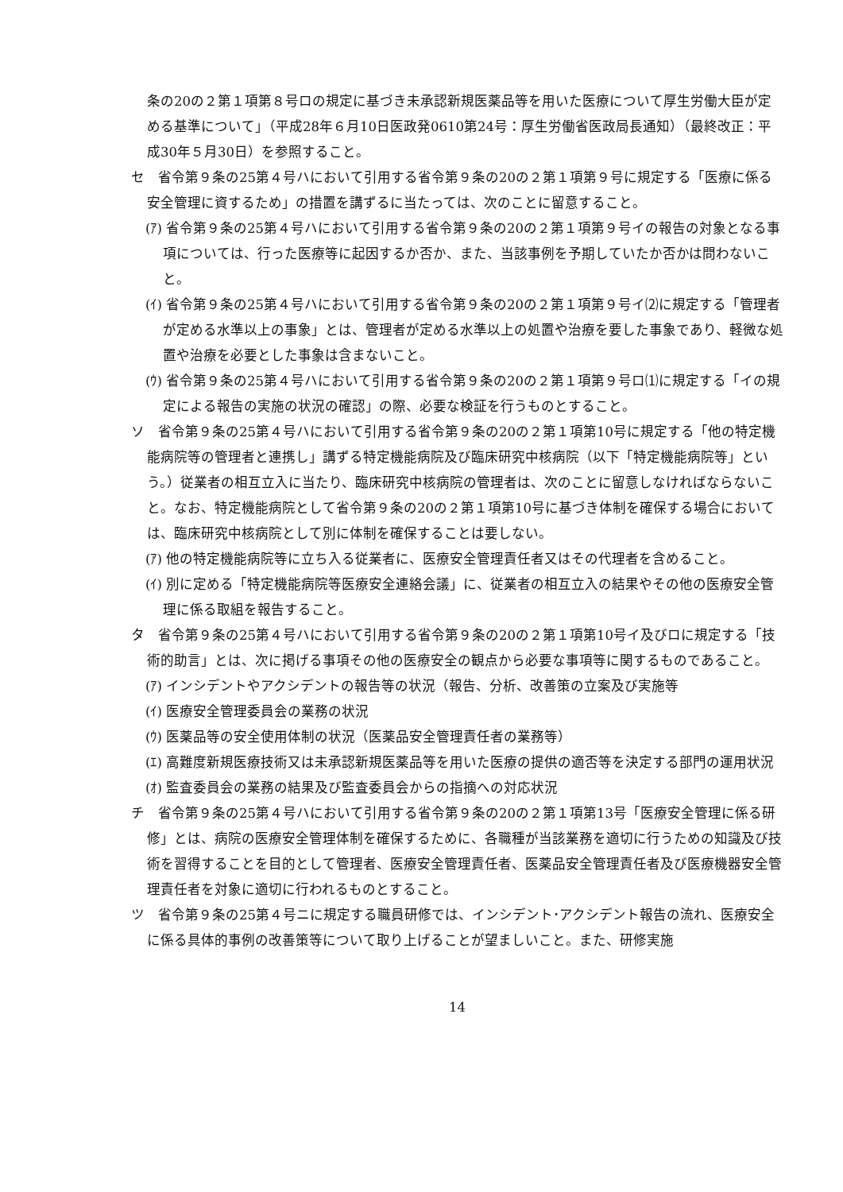条の20の２第１項第８号ロの規定に基づき未承認新規医薬品等を用いた医療について厚生労働大臣が定める基準について」（平成28年６月10日医政発0610第24号：厚生労働省医政局長通知）（最終改正：平成30年５月30日）を参照すること。
セ　省令第９条の25第４号ハにおいて引用する省令第９条の20の２第１項第９号に規定する「医療に係る安全管理に資するため」の措置を講ずるに当たっては、次のことに留意すること。
(ｱ) 省令第９条の25第４号ハにおいて引用する省令第９条の20の２第１項第９号イの報告の対象となる事項については、行った医療等に起因するか否か、また、当該事例を予期していたか否かは問わないこと。
(ｲ) 省令第９条の25第４号ハにおいて引用する省令第９条の20の２第１項第９号イ⑵に規定する「管理者が定める水準以上の事象」とは、管理者が定める水準以上の処置や治療を要した事象であり、軽微な処置や治療を必要とした事象は含まないこと。
(ｳ) 省令第９条の25第４号ハにおいて引用する省令第９条の20の２第１項第９号ロ⑴に規定する「イの規定による報告の実施の状況の確認」の際、必要な検証を行うものとすること。
ソ　省令第９条の25第４号ハにおいて引用する省令第９条の20の２第１項第10号に規定する「他の特定機能病院等の管理者と連携し」講ずる特定機能病院及び臨床研究中核病院（以下「特定機能病院等」という。）従業者の相互立入に当たり、臨床研究中核病院の管理者は、次のことに留意しなければならないこと。なお、特定機能病院として省令第９条の20の２第１項第10号に基づき体制を確保する場合においては、臨床研究中核病院として別に体制を確保することは要しない。
(ｱ) 他の特定機能病院等に立ち入る従業者に、医療安全管理責任者又はその代理者を含めること。
(ｲ) 別に定める「特定機能病院等医療安全連絡会議」に、従業者の相互立入の結果やその他の医療安全管理に係る取組を報告すること。
タ　省令第９条の25第４号ハにおいて引用する省令第９条の20の２第１項第10号イ及びロに規定する「技術的助言」とは、次に掲げる事項その他の医療安全の観点から必要な事項等に関するものであること。
(ｱ) インシデントやアクシデントの報告等の状況（報告、分析、改善策の立案及び実施等
(ｲ) 医療安全管理委員会の業務の状況
(ｳ) 医薬品等の安全使用体制の状況（医薬品安全管理責任者の業務等）
(ｴ) 高難度新規医療技術又は未承認新規医薬品等を用いた医療の提供の適否等を決定する部門の運用状況
(ｵ) 監査委員会の業務の結果及び監査委員会からの指摘への対応状況
チ　省令第９条の25第４号ハにおいて引用する省令第９条の20の２第１項第13号「医療安全管理に係る研修」とは、病院の医療安全管理体制を確保するために、各職種が当該業務を適切に行うための知識及び技術を習得することを目的として管理者、医療安全管理責任者、医薬品安全管理責任者及び医療機器安全管理責任者を対象に適切に行われるものとすること。
ツ　省令第９条の25第４号ニに規定する職員研修では、インシデント･アクシデント報告の流れ、医療安全に係る具体的事例の改善策等について取り上げることが望ましいこと。また、研修実施
14